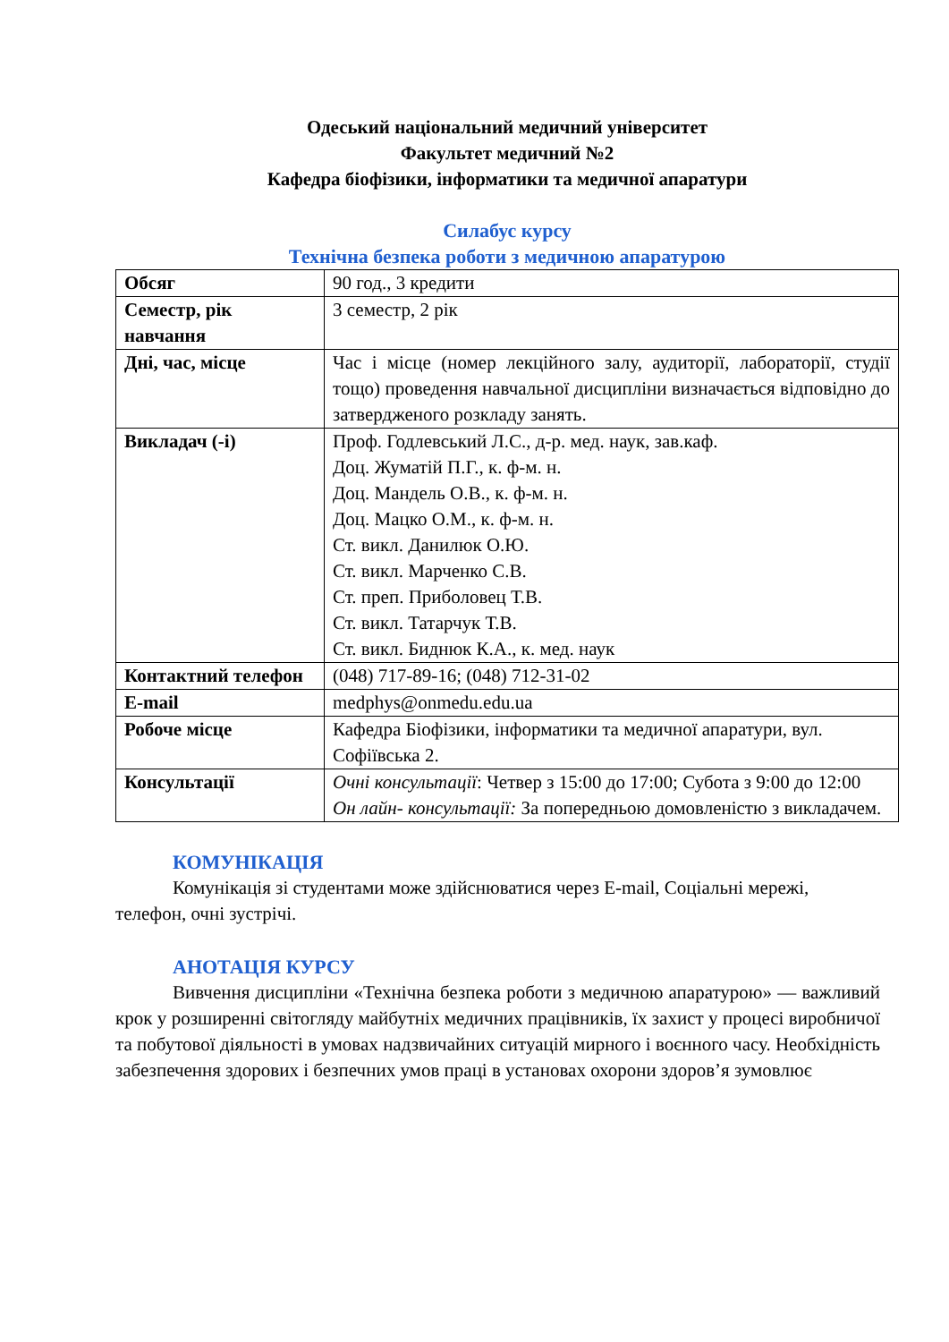Одеський національний медичний університет
Факультет медичний №2
Кафедра біофізики, інформатики та медичної апаратури
Силабус курсу
Технічна безпека роботи з медичною апаратурою
| Обсяг | 90 год., 3 кредити |
| Семестр, рік навчання | 3 семестр, 2 рік |
| Дні, час, місце | Час і місце (номер лекційного залу, аудиторії, лабораторії, студії тощо) проведення навчальної дисципліни визначається відповідно до затвердженого розкладу занять. |
| Викладач (-і) | Проф. Годлевський Л.С., д-р. мед. наук, зав.каф. Доц. Жуматій П.Г., к. ф-м. н. Доц. Мандель О.В., к. ф-м. н. Доц. Мацко О.М., к. ф-м. н. Ст. викл. Данилюк О.Ю. Ст. викл. Марченко С.В. Ст. преп. Приболовец Т.В. Ст. викл. Татарчук Т.В. Ст. викл. Биднюк К.А., к. мед. наук |
| Контактний телефон | (048) 717-89-16; (048) 712-31-02 |
| E-mail | medphys@onmedu.edu.ua |
| Робоче місце | Кафедра Біофізики, інформатики та медичної апаратури, вул. Софіївська 2. |
| Консультації | Очні консультації : Четвер з 15:00 до 17:00; Субота з 9:00 до 12:00 Он лайн- консультації: За попередньою домовленістю з викладачем. |
КОМУНІКАЦІЯ
Комунікація зі студентами може здійснюватися через E-mail, Соціальні мережі, телефон, очні зустрічі.
АНОТАЦІЯ КУРСУ
Вивчення дисципліни «Технічна безпека роботи з медичною апаратурою» — важливий крок у розширенні світогляду майбутніх медичних працівників, їх захист у процесі виробничої та побутової діяльності в умовах надзвичайних ситуацій мирного і воєнного часу. Необхідність забезпечення здорових і безпечних умов праці в установах охорони здоров’я зумовлює